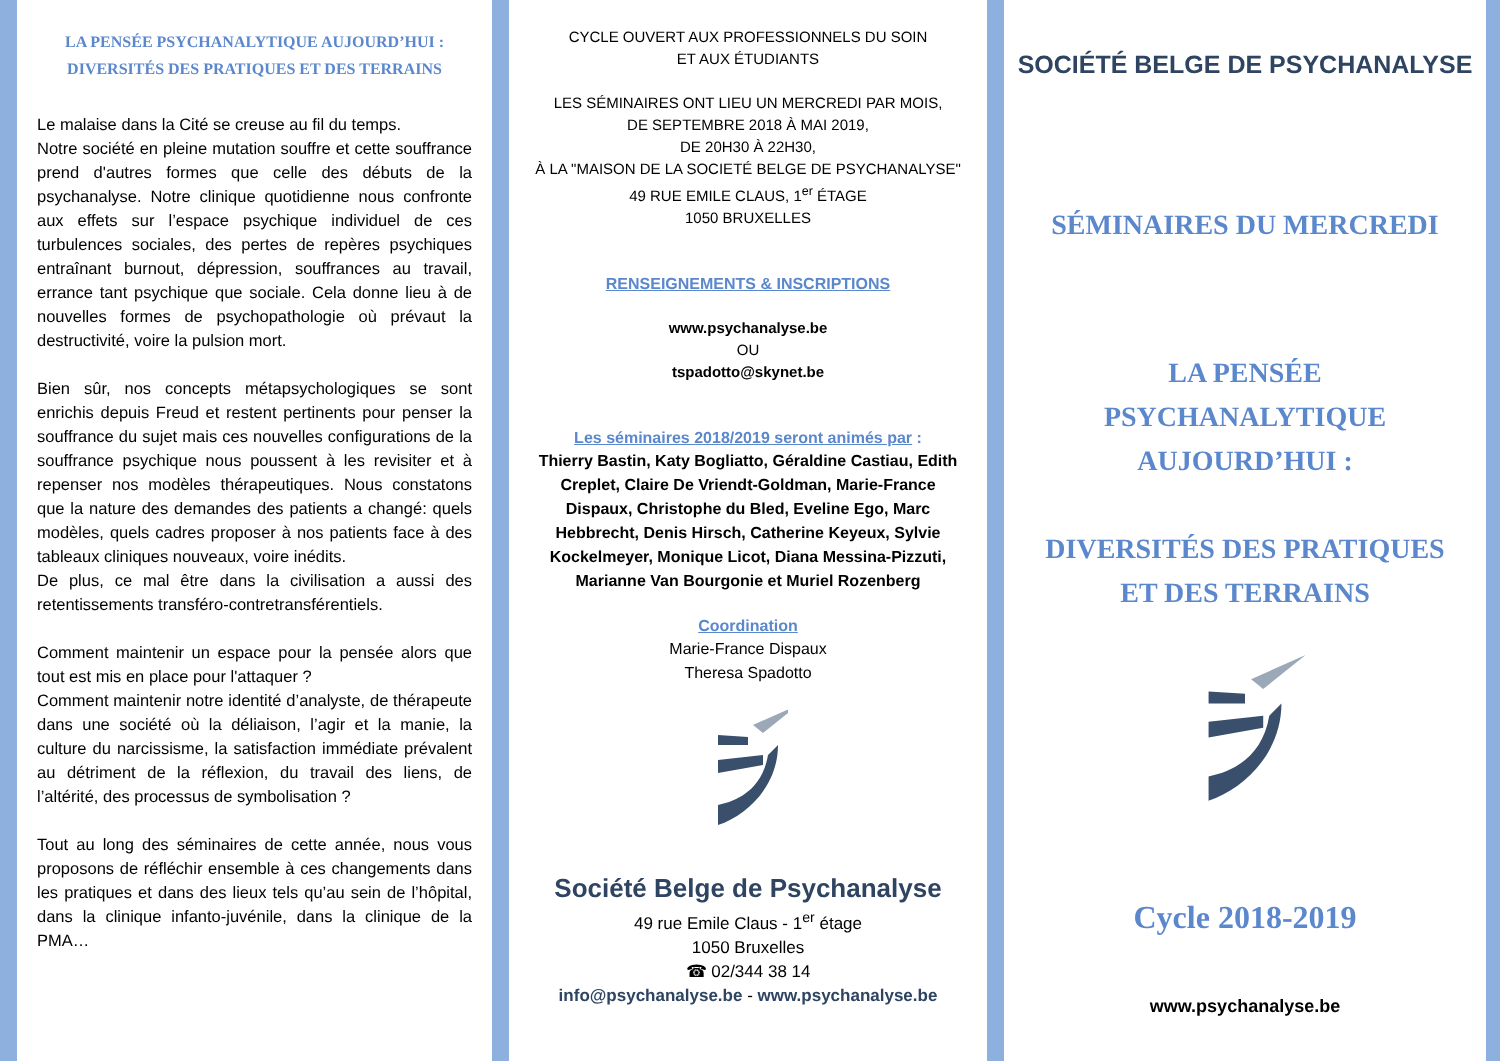LA PENSÉE PSYCHANALYTIQUE AUJOURD’HUI :
DIVERSITÉS DES PRATIQUES ET DES TERRAINS
Le malaise dans la Cité se creuse au fil du temps.
Notre société en pleine mutation souffre et cette souffrance prend d'autres formes que celle des débuts de la psychanalyse. Notre clinique quotidienne nous confronte aux effets sur l’espace psychique individuel de ces turbulences sociales, des pertes de repères psychiques entraînant burnout, dépression, souffrances au travail, errance tant psychique que sociale. Cela donne lieu à de nouvelles formes de psychopathologie où prévaut la destructivité, voire la pulsion mort.
Bien sûr, nos concepts métapsychologiques se sont enrichis depuis Freud et restent pertinents pour penser la souffrance du sujet mais ces nouvelles configurations de la souffrance psychique nous poussent à les revisiter et à repenser nos modèles thérapeutiques. Nous constatons que la nature des demandes des patients a changé: quels modèles, quels cadres proposer à nos patients face à des tableaux cliniques nouveaux, voire inédits.
De plus, ce mal être dans la civilisation a aussi des retentissements transféro-contretransférentiels.
Comment maintenir un espace pour la pensée alors que tout est mis en place pour l'attaquer ?
Comment maintenir notre identité d’analyste, de thérapeute dans une société où la déliaison, l’agir et la manie, la culture du narcissisme, la satisfaction immédiate prévalent au détriment de la réflexion, du travail des liens, de l’altérité, des processus de symbolisation ?
Tout au long des séminaires de cette année, nous vous proposons de réfléchir ensemble à ces changements dans les pratiques et dans des lieux tels qu’au sein de l’hôpital, dans la clinique infanto-juvénile, dans la clinique de la PMA…
CYCLE OUVERT AUX PROFESSIONNELS DU SOIN
ET AUX ÉTUDIANTS
LES SÉMINAIRES ONT LIEU UN MERCREDI PAR MOIS,
DE SEPTEMBRE 2018 À MAI 2019,
DE 20H30 À 22H30,
À LA "MAISON DE LA SOCIETÉ BELGE DE PSYCHANALYSE"
49 RUE EMILE CLAUS, 1<sup>er</sup> ÉTAGE
1050 BRUXELLES
RENSEIGNEMENTS & INSCRIPTIONS
www.psychanalyse.be
OU
tspadotto@skynet.be
Les séminaires 2018/2019 seront animés par :
Thierry Bastin, Katy Bogliatto, Géraldine Castiau, Edith Creplet, Claire De Vriendt-Goldman, Marie-France Dispaux, Christophe du Bled, Eveline Ego, Marc Hebbrecht, Denis Hirsch, Catherine Keyeux, Sylvie Kockelmeyer, Monique Licot, Diana Messina-Pizzuti, Marianne Van Bourgonie et Muriel Rozenberg
Coordination
Marie-France Dispaux
Theresa Spadotto
Société Belge de Psychanalyse
49 rue Emile Claus - 1<sup>er</sup> étage
1050 Bruxelles
☎ 02/344 38 14
info@psychanalyse.be - www.psychanalyse.be
SOCIÉTÉ BELGE DE PSYCHANALYSE
SÉMINAIRES DU MERCREDI
LA PENSÉE
PSYCHANALYTIQUE
AUJOURD’HUI :
DIVERSITÉS DES PRATIQUES
ET DES TERRAINS
Cycle 2018-2019
www.psychanalyse.be